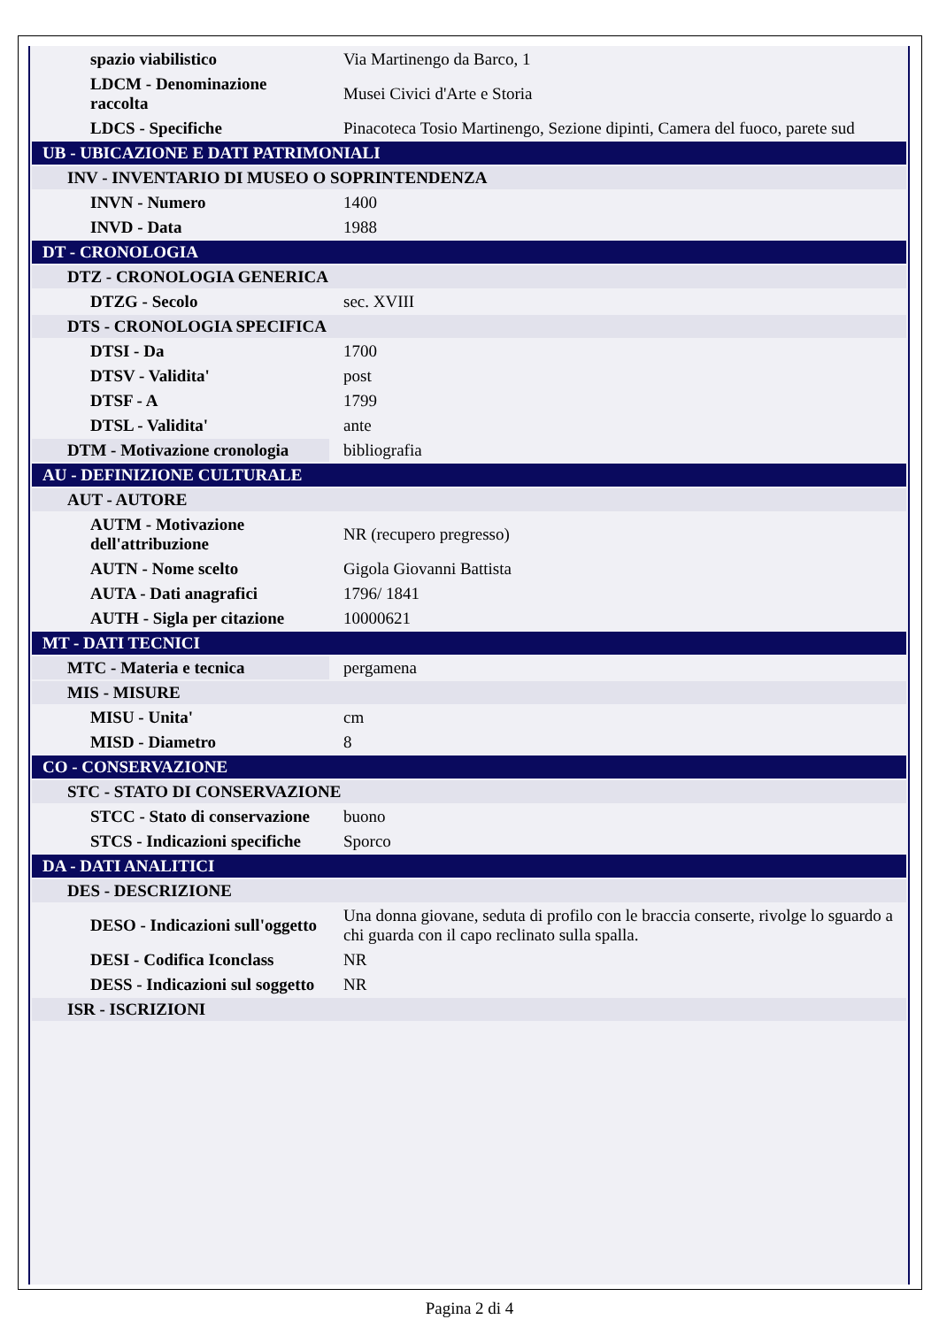| spazio viabilistico | Via Martinengo da Barco, 1 |
| LDCM - Denominazione raccolta | Musei Civici d'Arte e Storia |
| LDCS - Specifiche | Pinacoteca Tosio Martinengo, Sezione dipinti, Camera del fuoco, parete sud |
| UB - UBICAZIONE E DATI PATRIMONIALI | |
| INV - INVENTARIO DI MUSEO O SOPRINTENDENZA | |
| INVN - Numero | 1400 |
| INVD - Data | 1988 |
| DT - CRONOLOGIA | |
| DTZ - CRONOLOGIA GENERICA | |
| DTZG - Secolo | sec. XVIII |
| DTS - CRONOLOGIA SPECIFICA | |
| DTSI - Da | 1700 |
| DTSV - Validita' | post |
| DTSF - A | 1799 |
| DTSL - Validita' | ante |
| DTM - Motivazione cronologia | bibliografia |
| AU - DEFINIZIONE CULTURALE | |
| AUT - AUTORE | |
| AUTM - Motivazione dell'attribuzione | NR (recupero pregresso) |
| AUTN - Nome scelto | Gigola Giovanni Battista |
| AUTA - Dati anagrafici | 1796/ 1841 |
| AUTH - Sigla per citazione | 10000621 |
| MT - DATI TECNICI | |
| MTC - Materia e tecnica | pergamena |
| MIS - MISURE | |
| MISU - Unita' | cm |
| MISD - Diametro | 8 |
| CO - CONSERVAZIONE | |
| STC - STATO DI CONSERVAZIONE | |
| STCC - Stato di conservazione | buono |
| STCS - Indicazioni specifiche | Sporco |
| DA - DATI ANALITICI | |
| DES - DESCRIZIONE | |
| DESO - Indicazioni sull'oggetto | Una donna giovane, seduta di profilo con le braccia conserte, rivolge lo sguardo a chi guarda con il capo reclinato sulla spalla. |
| DESI - Codifica Iconclass | NR |
| DESS - Indicazioni sul soggetto | NR |
| ISR - ISCRIZIONI | |
Pagina 2 di 4